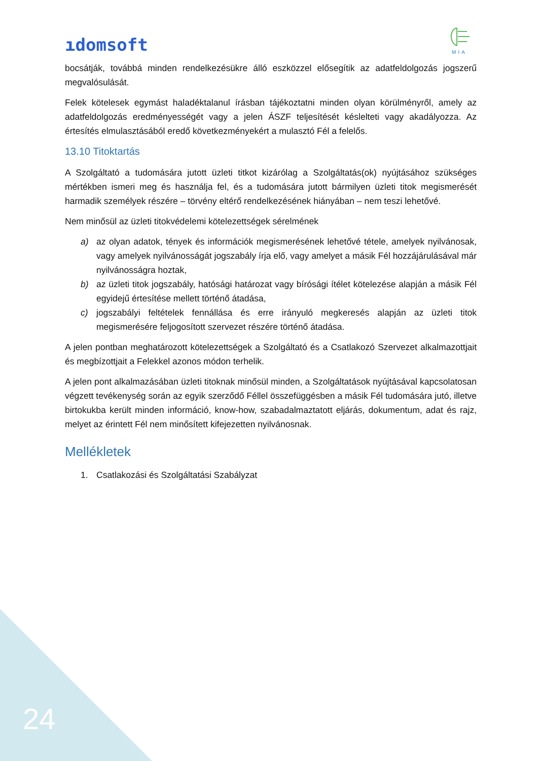ıdomsoft
MIA
bocsátják, továbbá minden rendelkezésükre álló eszközzel elősegítik az adatfeldolgozás jogszerű megvalósulását.
Felek kötelesek egymást haladéktalanul írásban tájékoztatni minden olyan körülményről, amely az adatfeldolgozás eredményességét vagy a jelen ÁSZF teljesítését késlelteti vagy akadályozza. Az értesítés elmulasztásából eredő következményekért a mulasztó Fél a felelős.
13.10 Titoktartás
A Szolgáltató a tudomására jutott üzleti titkot kizárólag a Szolgáltatás(ok) nyújtásához szükséges mértékben ismeri meg és használja fel, és a tudomására jutott bármilyen üzleti titok megismerését harmadik személyek részére – törvény eltérő rendelkezésének hiányában – nem teszi lehetővé.
Nem minősül az üzleti titokvédelemi kötelezettségek sérelmének
a) az olyan adatok, tények és információk megismerésének lehetővé tétele, amelyek nyilvánosak, vagy amelyek nyilvánosságát jogszabály írja elő, vagy amelyet a másik Fél hozzájárulásával már nyilvánosságra hoztak,
b) az üzleti titok jogszabály, hatósági határozat vagy bírósági ítélet kötelezése alapján a másik Fél egyidejű értesítése mellett történő átadása,
c) jogszabályi feltételek fennállása és erre irányuló megkeresés alapján az üzleti titok megismerésére feljogosított szervezet részére történő átadása.
A jelen pontban meghatározott kötelezettségek a Szolgáltató és a Csatlakozó Szervezet alkalmazottjait és megbízottjait a Felekkel azonos módon terhelik.
A jelen pont alkalmazásában üzleti titoknak minősül minden, a Szolgáltatások nyújtásával kapcsolatosan végzett tevékenység során az egyik szerződő Féllel összefüggésben a másik Fél tudomására jutó, illetve birtokukba került minden információ, know-how, szabadalmaztatott eljárás, dokumentum, adat és rajz, melyet az érintett Fél nem minősített kifejezetten nyilvánosnak.
Mellékletek
1. Csatlakozási és Szolgáltatási Szabályzat
24